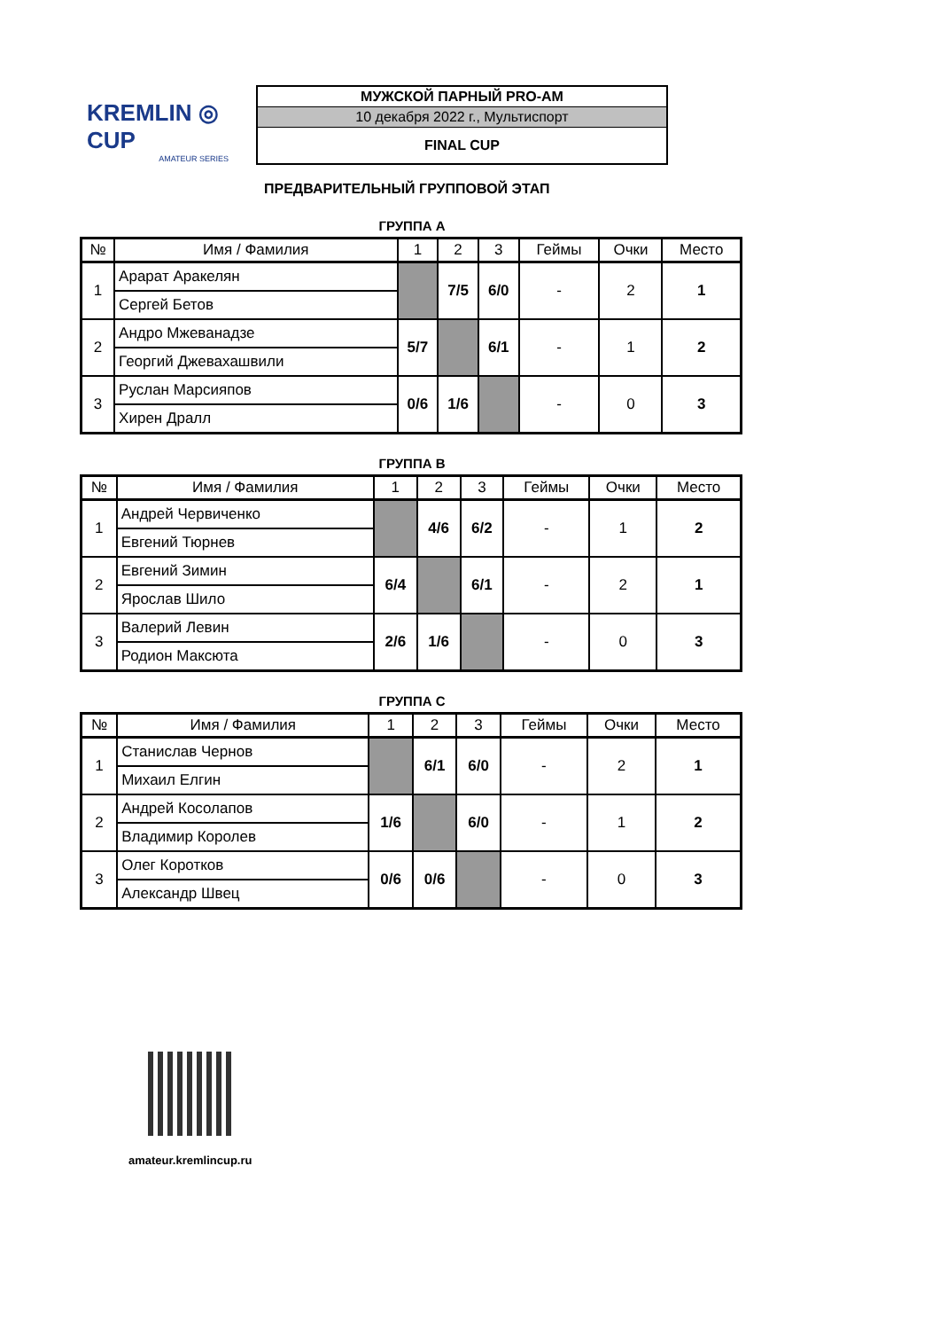KREMLIN ◎ CUP
AMATEUR SERIES
| МУЖСКОЙ ПАРНЫЙ PRO-AM |
| 10 декабря 2022 г., Мультиспорт |
| FINAL CUP |
ПРЕДВАРИТЕЛЬНЫЙ ГРУППОВОЙ ЭТАП
ГРУППА А
| № | Имя / Фамилия | 1 | 2 | 3 | Геймы | Очки | Место |
| --- | --- | --- | --- | --- | --- | --- | --- |
| 1 | Арарат Аракелян | | 7/5 | 6/0 | - | 2 | 1 |
| | Сергей Бетов | | | | | | |
| 2 | Андро Мжеванадзе | 5/7 | | 6/1 | - | 1 | 2 |
| | Георгий Джевахашвили | | | | | | |
| 3 | Руслан Марсияпов | 0/6 | 1/6 | | - | 0 | 3 |
| | Хирен Дралл | | | | | | |
ГРУППА В
| № | Имя / Фамилия | 1 | 2 | 3 | Геймы | Очки | Место |
| --- | --- | --- | --- | --- | --- | --- | --- |
| 1 | Андрей Червиченко | | 4/6 | 6/2 | - | 1 | 2 |
| | Евгений Тюрнев | | | | | | |
| 2 | Евгений Зимин | 6/4 | | 6/1 | - | 2 | 1 |
| | Ярослав Шило | | | | | | |
| 3 | Валерий Левин | 2/6 | 1/6 | | - | 0 | 3 |
| | Родион Максюта | | | | | | |
ГРУППА С
| № | Имя / Фамилия | 1 | 2 | 3 | Геймы | Очки | Место |
| --- | --- | --- | --- | --- | --- | --- | --- |
| 1 | Станислав Чернов | | 6/1 | 6/0 | - | 2 | 1 |
| | Михаил Елгин | | | | | | |
| 2 | Андрей Косолапов | 1/6 | | 6/0 | - | 1 | 2 |
| | Владимир Королев | | | | | | |
| 3 | Олег Коротков | 0/6 | 0/6 | | - | 0 | 3 |
| | Александр Швец | | | | | | |
amateur.kremlincup.ru